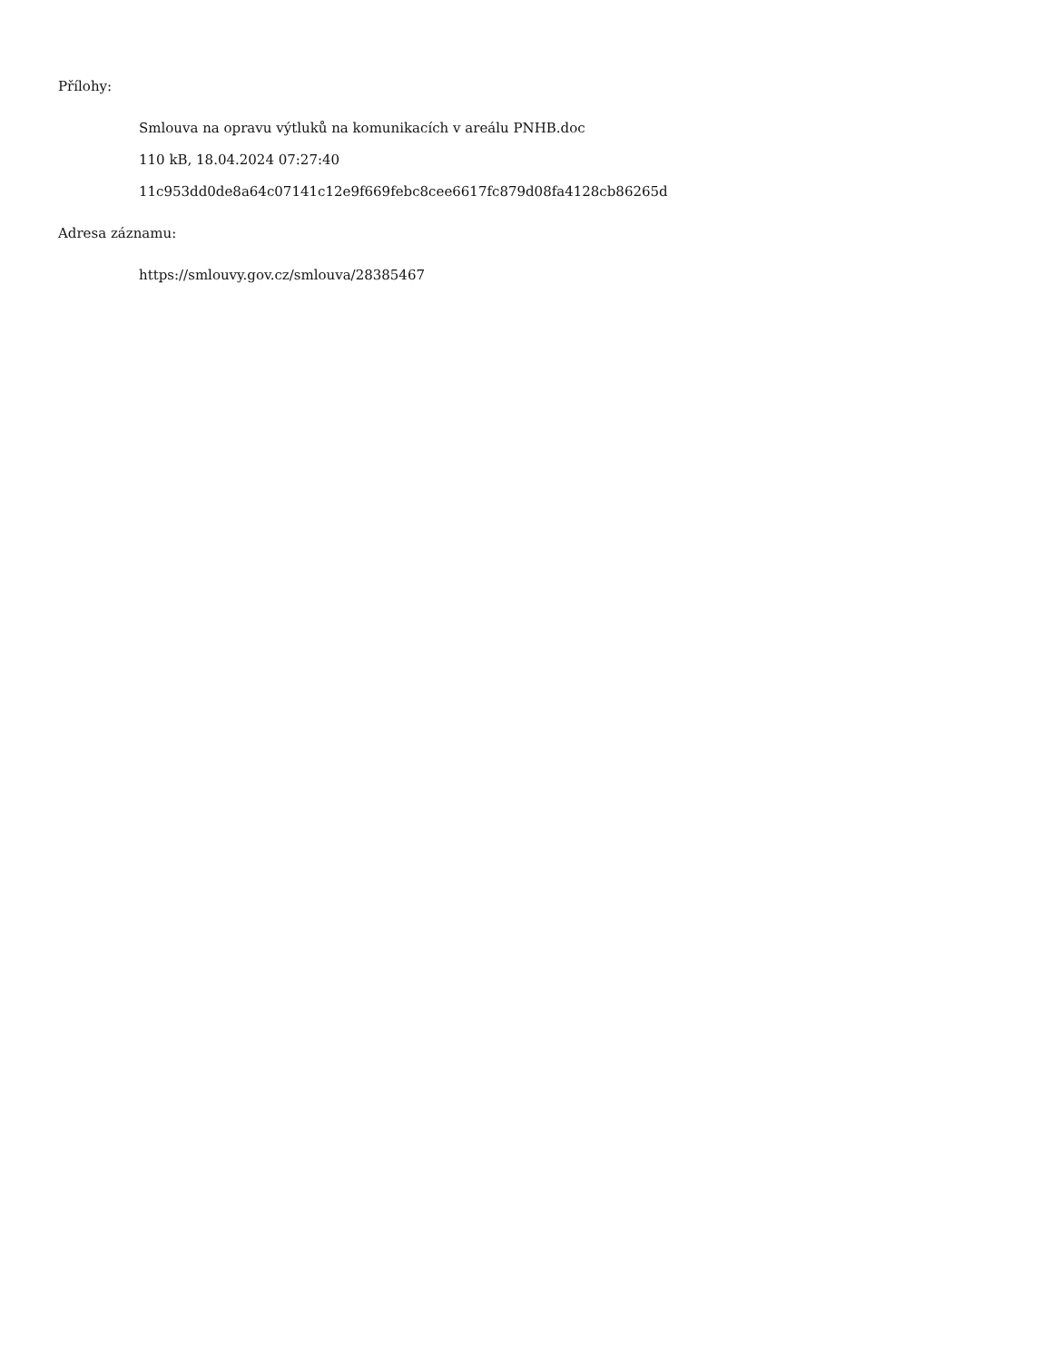Přílohy:
Smlouva na opravu výtluků na komunikacích v areálu PNHB.doc
110 kB, 18.04.2024 07:27:40
11c953dd0de8a64c07141c12e9f669febc8cee6617fc879d08fa4128cb86265d
Adresa záznamu:
https://smlouvy.gov.cz/smlouva/28385467